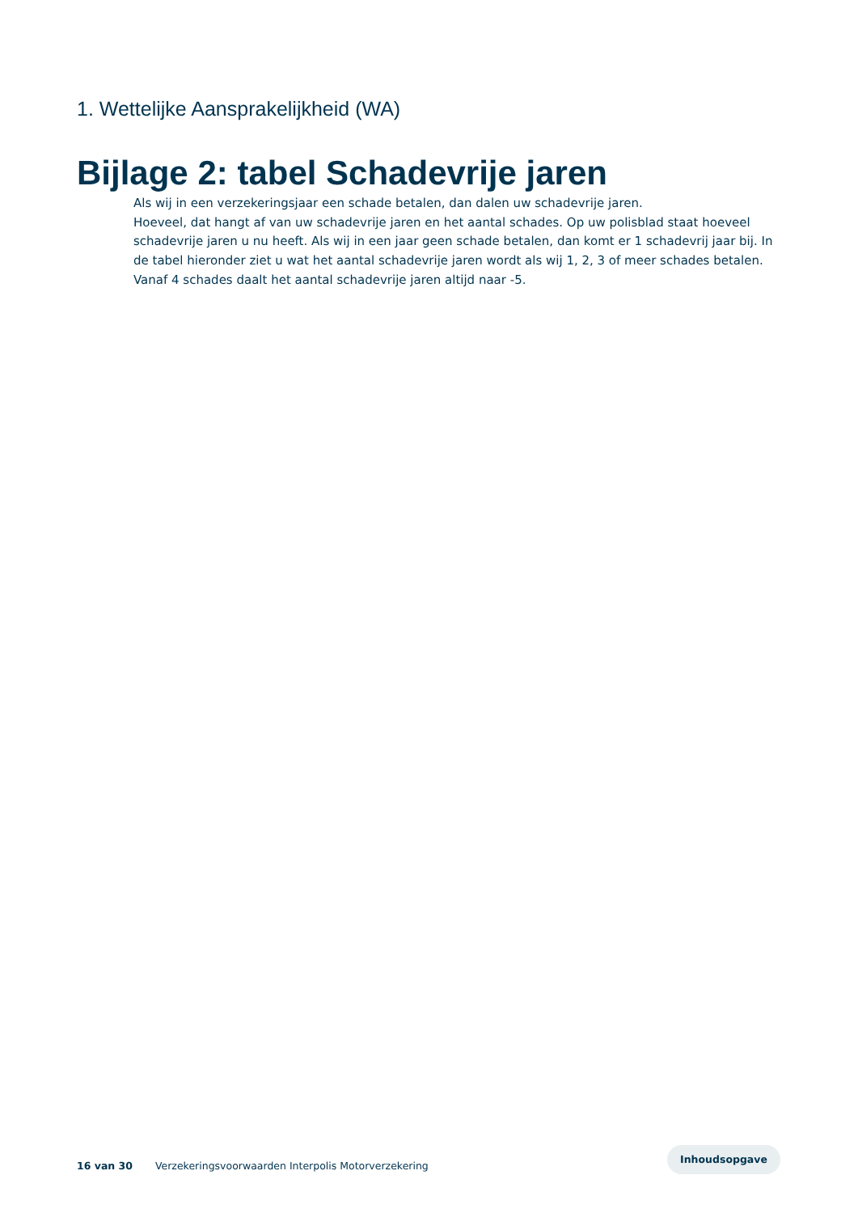1. Wettelijke Aansprakelijkheid (WA)
Bijlage 2: tabel Schadevrije jaren
Als wij in een verzekeringsjaar een schade betalen, dan dalen uw schadevrije jaren.
Hoeveel, dat hangt af van uw schadevrije jaren en het aantal schades. Op uw polisblad staat hoeveel schadevrije jaren u nu heeft. Als wij in een jaar geen schade betalen, dan komt er 1 schadevrij jaar bij. In de tabel hieronder ziet u wat het aantal schadevrije jaren wordt als wij 1, 2, 3 of meer schades betalen. Vanaf 4 schades daalt het aantal schadevrije jaren altijd naar -5.
16 van 30 Verzekeringsvoorwaarden Interpolis Motorverzekering
Inhoudsopgave